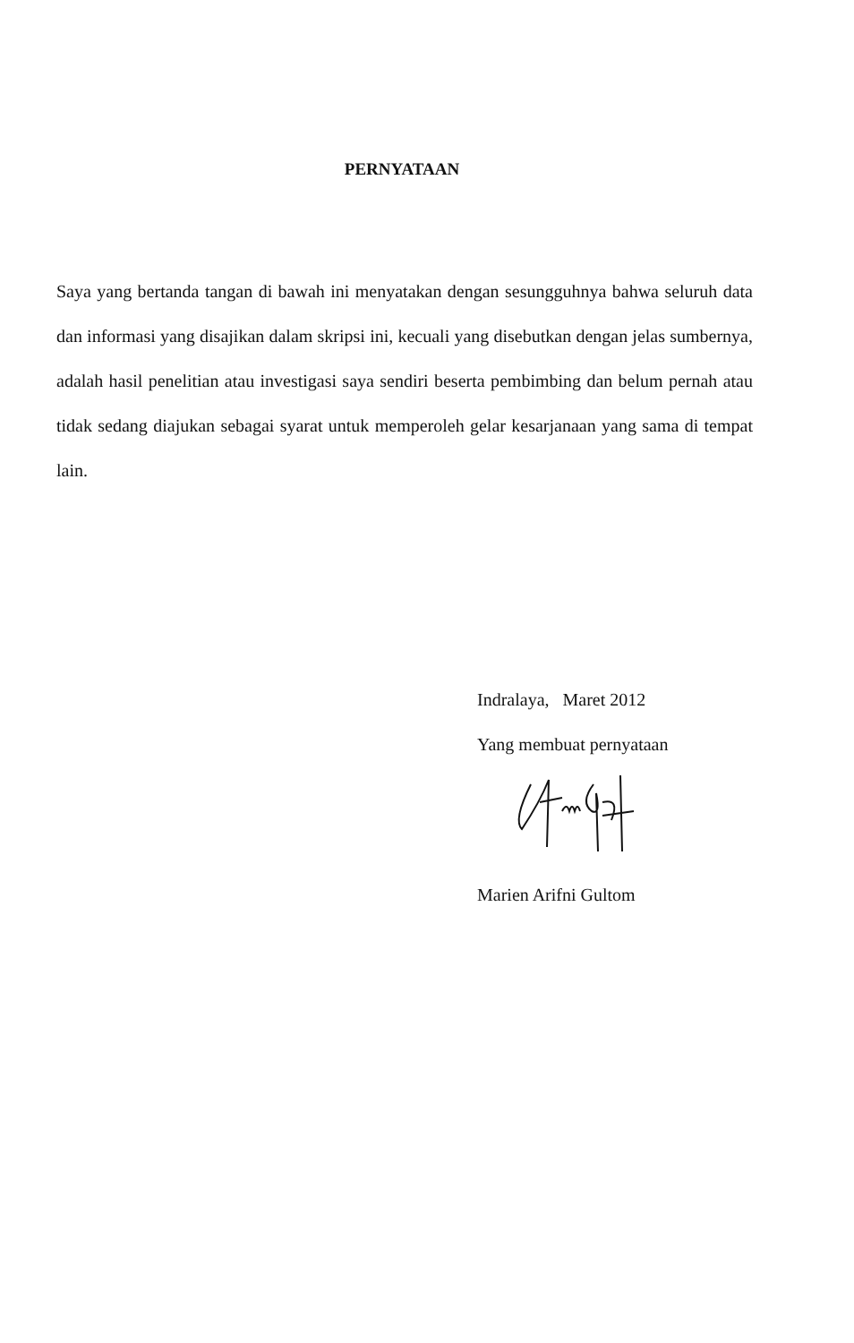PERNYATAAN
Saya yang bertanda tangan di bawah ini menyatakan dengan sesungguhnya bahwa seluruh data dan informasi yang disajikan dalam skripsi ini, kecuali yang disebutkan dengan jelas sumbernya, adalah hasil penelitian atau investigasi saya sendiri beserta pembimbing dan belum pernah atau tidak sedang diajukan sebagai syarat untuk memperoleh gelar kesarjanaan yang sama di tempat lain.
Indralaya, Maret 2012
Yang membuat pernyataan
Marien Arifni Gultom